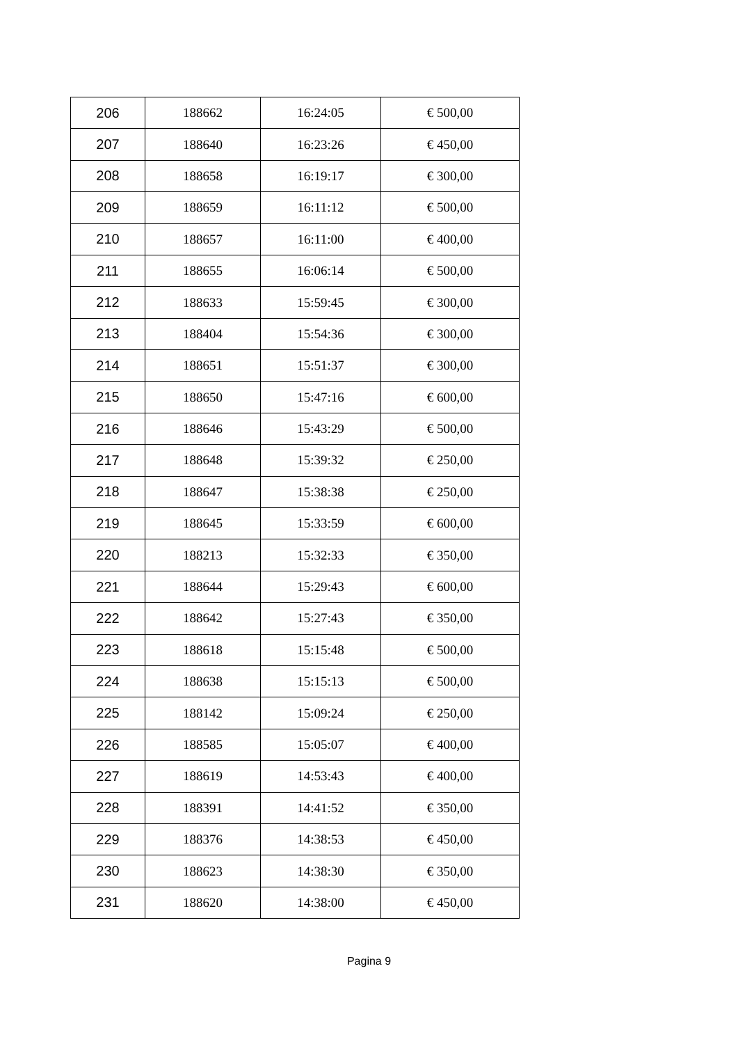| 206 | 188662 | 16:24:05 | € 500,00 |
| 207 | 188640 | 16:23:26 | € 450,00 |
| 208 | 188658 | 16:19:17 | € 300,00 |
| 209 | 188659 | 16:11:12 | € 500,00 |
| 210 | 188657 | 16:11:00 | € 400,00 |
| 211 | 188655 | 16:06:14 | € 500,00 |
| 212 | 188633 | 15:59:45 | € 300,00 |
| 213 | 188404 | 15:54:36 | € 300,00 |
| 214 | 188651 | 15:51:37 | € 300,00 |
| 215 | 188650 | 15:47:16 | € 600,00 |
| 216 | 188646 | 15:43:29 | € 500,00 |
| 217 | 188648 | 15:39:32 | € 250,00 |
| 218 | 188647 | 15:38:38 | € 250,00 |
| 219 | 188645 | 15:33:59 | € 600,00 |
| 220 | 188213 | 15:32:33 | € 350,00 |
| 221 | 188644 | 15:29:43 | € 600,00 |
| 222 | 188642 | 15:27:43 | € 350,00 |
| 223 | 188618 | 15:15:48 | € 500,00 |
| 224 | 188638 | 15:15:13 | € 500,00 |
| 225 | 188142 | 15:09:24 | € 250,00 |
| 226 | 188585 | 15:05:07 | € 400,00 |
| 227 | 188619 | 14:53:43 | € 400,00 |
| 228 | 188391 | 14:41:52 | € 350,00 |
| 229 | 188376 | 14:38:53 | € 450,00 |
| 230 | 188623 | 14:38:30 | € 350,00 |
| 231 | 188620 | 14:38:00 | € 450,00 |
Pagina 9